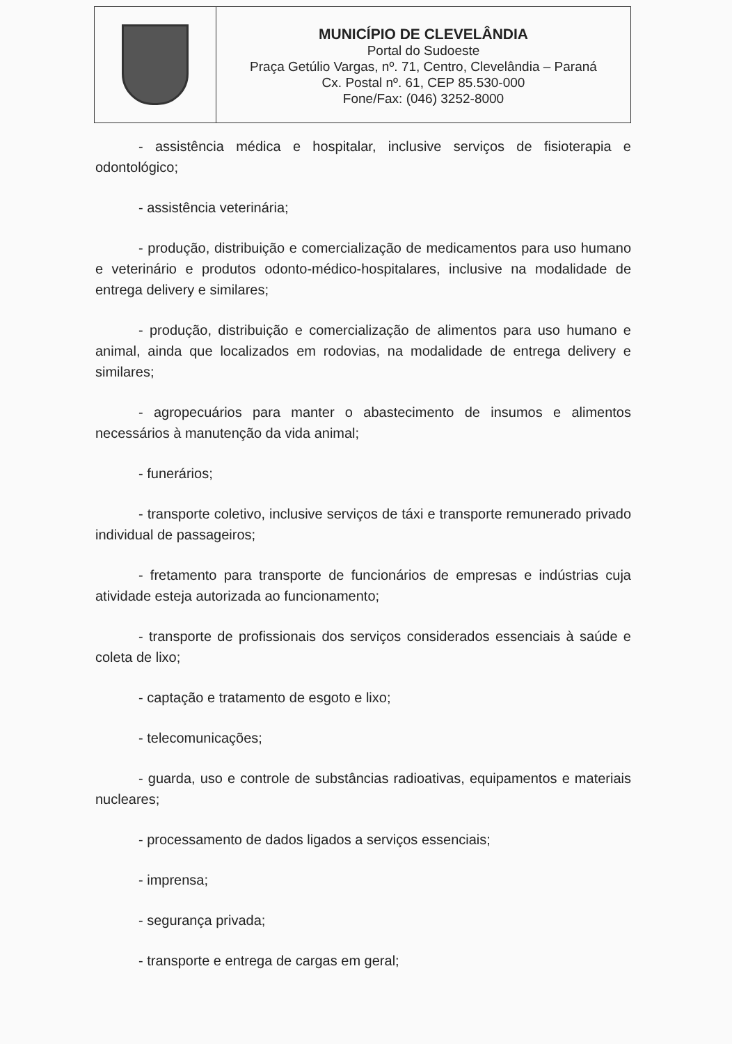MUNICÍPIO DE CLEVELÂNDIA
Portal do Sudoeste
Praça Getúlio Vargas, nº. 71, Centro, Clevelândia – Paraná
Cx. Postal nº. 61, CEP 85.530-000
Fone/Fax: (046) 3252-8000
- assistência médica e hospitalar, inclusive serviços de fisioterapia e odontológico;
- assistência veterinária;
- produção, distribuição e comercialização de medicamentos para uso humano e veterinário e produtos odonto-médico-hospitalares, inclusive na modalidade de entrega delivery e similares;
- produção, distribuição e comercialização de alimentos para uso humano e animal, ainda que localizados em rodovias, na modalidade de entrega delivery e similares;
- agropecuários para manter o abastecimento de insumos e alimentos necessários à manutenção da vida animal;
- funerários;
- transporte coletivo, inclusive serviços de táxi e transporte remunerado privado individual de passageiros;
- fretamento para transporte de funcionários de empresas e indústrias cuja atividade esteja autorizada ao funcionamento;
- transporte de profissionais dos serviços considerados essenciais à saúde e coleta de lixo;
- captação e tratamento de esgoto e lixo;
- telecomunicações;
- guarda, uso e controle de substâncias radioativas, equipamentos e materiais nucleares;
- processamento de dados ligados a serviços essenciais;
- imprensa;
- segurança privada;
- transporte e entrega de cargas em geral;